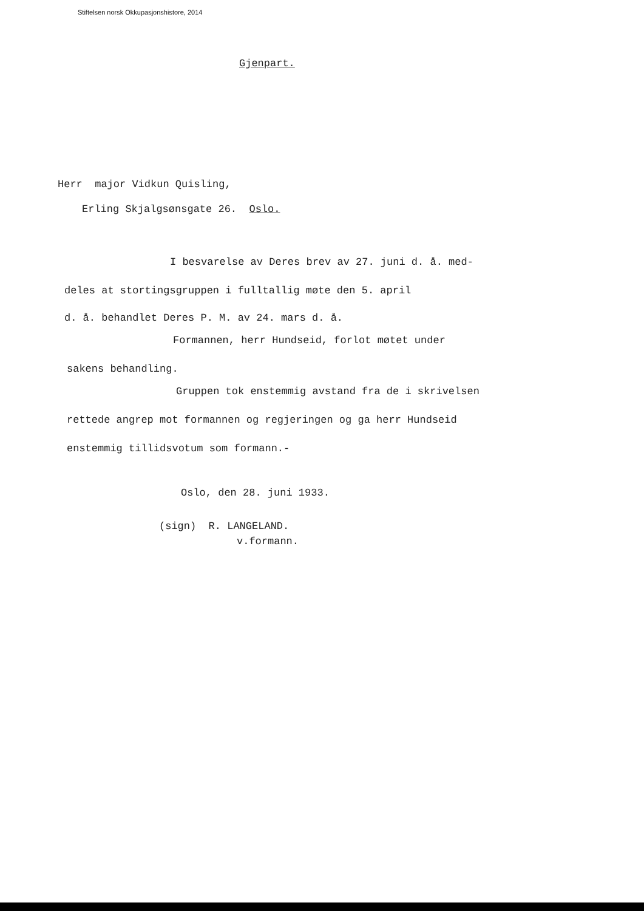Stiftelsen norsk Okkupasjonshistore, 2014
Gjenpart.
Herr major Vidkun Quisling,
Erling Skjalgsønsgate 26. Oslo.
I besvarelse av Deres brev av 27. juni d. å. med-
deles at stortingsgruppen i fulltallig møte den 5. april
d. å. behandlet Deres P. M. av 24. mars d. å.
Formannen, herr Hundseid, forlot møtet under
sakens behandling.
Gruppen tok enstemmig avstand fra de i skrivelsen
rettede angrep mot formannen og regjeringen og ga herr Hundseid
enstemmig tillidsvotum som formann.-
Oslo, den 28. juni 1933.
(sign) R. LANGELAND.
v.formann.